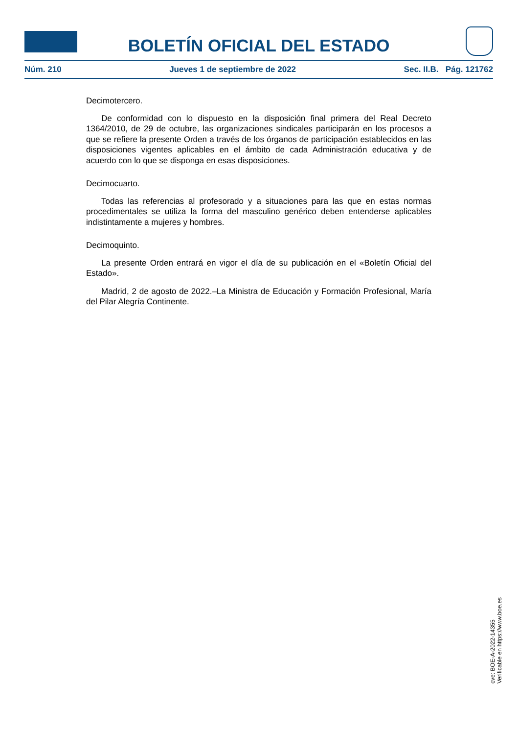BOLETÍN OFICIAL DEL ESTADO
Núm. 210 Jueves 1 de septiembre de 2022 Sec. II.B. Pág. 121762
Decimotercero.
De conformidad con lo dispuesto en la disposición final primera del Real Decreto 1364/2010, de 29 de octubre, las organizaciones sindicales participarán en los procesos a que se refiere la presente Orden a través de los órganos de participación establecidos en las disposiciones vigentes aplicables en el ámbito de cada Administración educativa y de acuerdo con lo que se disponga en esas disposiciones.
Decimocuarto.
Todas las referencias al profesorado y a situaciones para las que en estas normas procedimentales se utiliza la forma del masculino genérico deben entenderse aplicables indistintamente a mujeres y hombres.
Decimoquinto.
La presente Orden entrará en vigor el día de su publicación en el «Boletín Oficial del Estado».
Madrid, 2 de agosto de 2022.–La Ministra de Educación y Formación Profesional, María del Pilar Alegría Continente.
cve: BOE-A-2022-14355
Verificable en https://www.boe.es